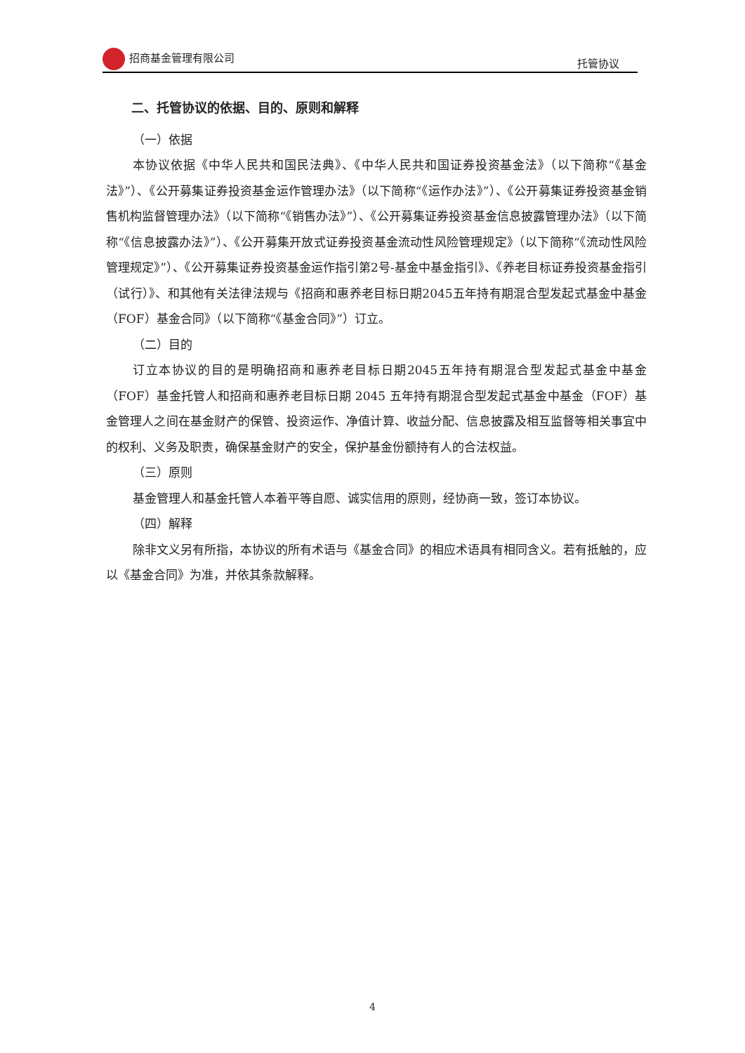招商基金管理有限公司 托管协议
二、托管协议的依据、目的、原则和解释
（一）依据
本协议依据《中华人民共和国民法典》、《中华人民共和国证券投资基金法》（以下简称“《基金法》”）、《公开募集证券投资基金运作管理办法》（以下简称“《运作办法》”）、《公开募集证券投资基金销售机构监督管理办法》（以下简称“《销售办法》”）、《公开募集证券投资基金信息披露管理办法》（以下简称“《信息披露办法》”）、《公开募集开放式证券投资基金流动性风险管理规定》（以下简称“《流动性风险管理规定》”）、《公开募集证券投资基金运作指引第2号-基金中基金指引》、《养老目标证券投资基金指引（试行）》、和其他有关法律法规与《招商和惠养老目标日期2045五年持有期混合型发起式基金中基金（FOF）基金合同》（以下简称“《基金合同》”）订立。
（二）目的
订立本协议的目的是明确招商和惠养老目标日期2045五年持有期混合型发起式基金中基金（FOF）基金托管人和招商和惠养老目标日期 2045 五年持有期混合型发起式基金中基金（FOF）基金管理人之间在基金财产的保管、投资运作、净值计算、收益分配、信息披露及相互监督等相关事宜中的权利、义务及职责，确保基金财产的安全，保护基金份额持有人的合法权益。
（三）原则
基金管理人和基金托管人本着平等自愿、诚实信用的原则，经协商一致，签订本协议。
（四）解释
除非文义另有所指，本协议的所有术语与《基金合同》的相应术语具有相同含义。若有抵触的，应以《基金合同》为准，并依其条款解释。
4